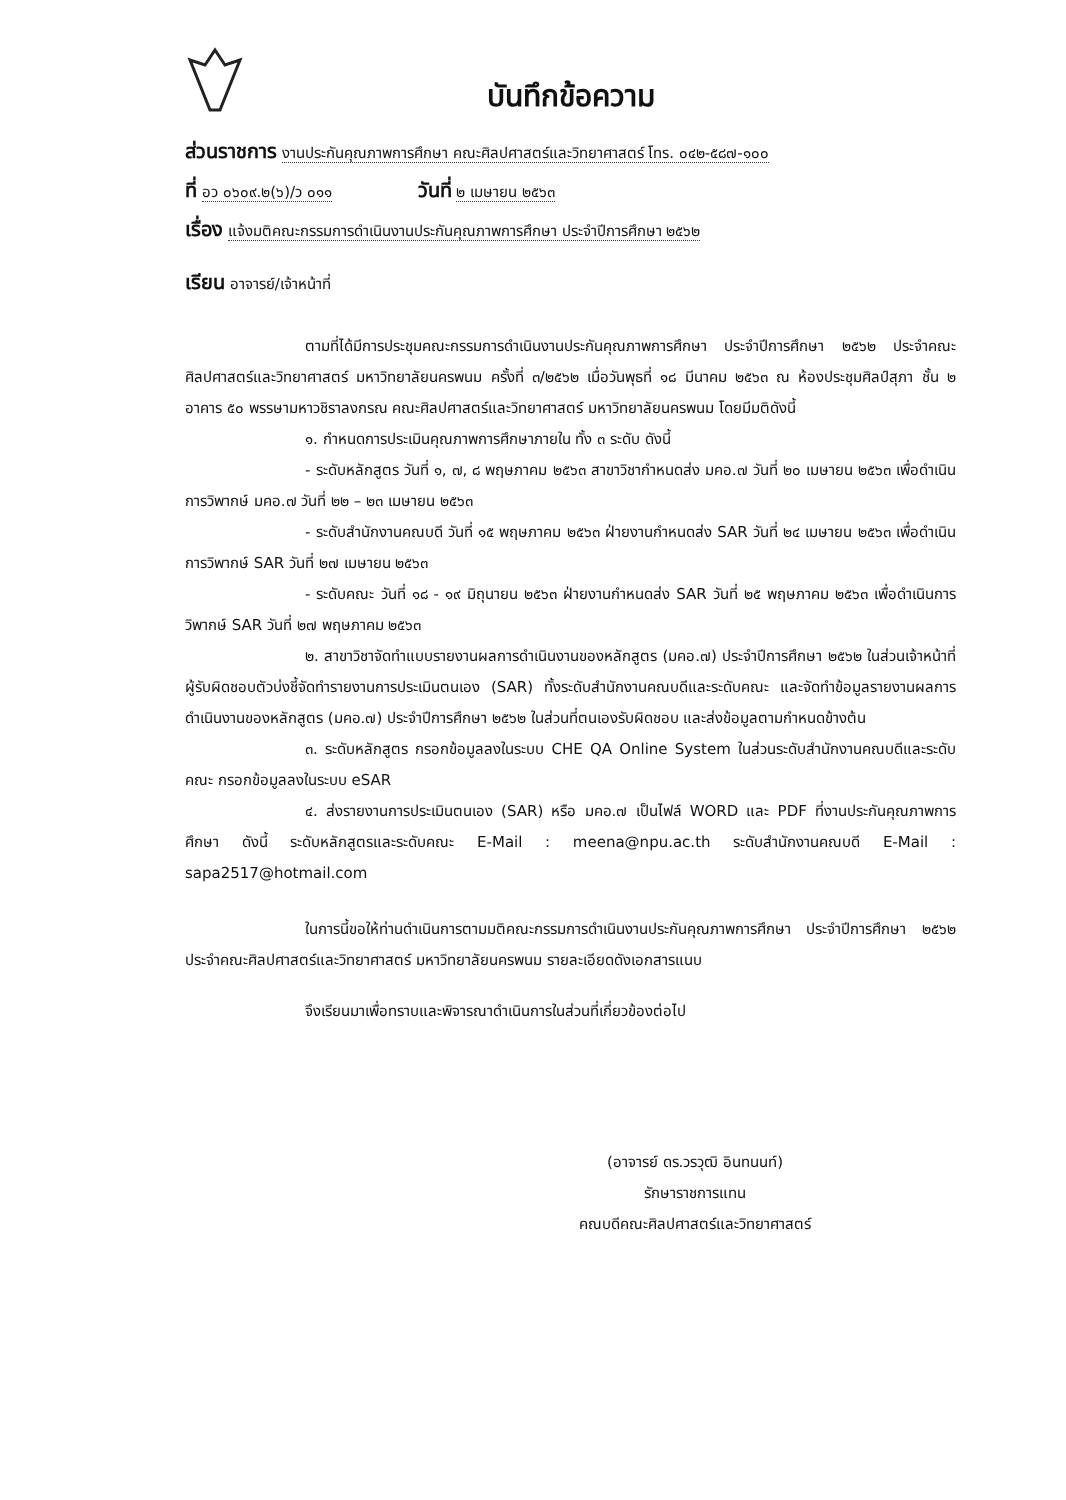บันทึกข้อความ
ส่วนราชการ งานประกันคุณภาพการศึกษา คณะศิลปศาสตร์และวิทยาศาสตร์ โทร. ๐๔๒-๕๘๗-๑๐๐
ที่ อว ๐๖๐๙.๒(๖)/ว ๐๑๑ วันที่ ๒ เมษายน ๒๕๖๓
เรื่อง แจ้งมติคณะกรรมการดำเนินงานประกันคุณภาพการศึกษา ประจำปีการศึกษา ๒๕๖๒
เรียน อาจารย์/เจ้าหน้าที่
ตามที่ได้มีการประชุมคณะกรรมการดำเนินงานประกันคุณภาพการศึกษา ประจำปีการศึกษา ๒๕๖๒ ประจำคณะศิลปศาสตร์และวิทยาศาสตร์ มหาวิทยาลัยนครพนม ครั้งที่ ๓/๒๕๖๒ เมื่อวันพุธที่ ๑๘ มีนาคม ๒๕๖๓ ณ ห้องประชุมศิลป์สุภา ชั้น ๒ อาคาร ๕๐ พรรษามหาวชิราลงกรณ คณะศิลปศาสตร์และวิทยาศาสตร์ มหาวิทยาลัยนครพนม โดยมีมติดังนี้
๑. กำหนดการประเมินคุณภาพการศึกษาภายใน ทั้ง ๓ ระดับ ดังนี้
- ระดับหลักสูตร วันที่ ๑, ๗, ๘ พฤษภาคม ๒๕๖๓ สาขาวิชากำหนดส่ง มคอ.๗ วันที่ ๒๐ เมษายน ๒๕๖๓ เพื่อดำเนินการวิพากษ์ มคอ.๗ วันที่ ๒๒ – ๒๓ เมษายน ๒๕๖๓
- ระดับสำนักงานคณบดี วันที่ ๑๕ พฤษภาคม ๒๕๖๓ ฝ่ายงานกำหนดส่ง SAR วันที่ ๒๔ เมษายน ๒๕๖๓ เพื่อดำเนินการวิพากษ์ SAR วันที่ ๒๗ เมษายน ๒๕๖๓
- ระดับคณะ วันที่ ๑๘ - ๑๙ มิถุนายน ๒๕๖๓ ฝ่ายงานกำหนดส่ง SAR วันที่ ๒๕ พฤษภาคม ๒๕๖๓ เพื่อดำเนินการวิพากษ์ SAR วันที่ ๒๗ พฤษภาคม ๒๕๖๓
๒. สาขาวิชาจัดทำแบบรายงานผลการดำเนินงานของหลักสูตร (มคอ.๗) ประจำปีการศึกษา ๒๕๖๒ ในส่วนเจ้าหน้าที่ผู้รับผิดชอบตัวบ่งชี้จัดทำรายงานการประเมินตนเอง (SAR) ทั้งระดับสำนักงานคณบดีและระดับคณะ และจัดทำข้อมูลรายงานผลการดำเนินงานของหลักสูตร (มคอ.๗) ประจำปีการศึกษา ๒๕๖๒ ในส่วนที่ตนเองรับผิดชอบ และส่งข้อมูลตามกำหนดข้างต้น
๓. ระดับหลักสูตร กรอกข้อมูลลงในระบบ CHE QA Online System ในส่วนระดับสำนักงานคณบดีและระดับคณะ กรอกข้อมูลลงในระบบ eSAR
๔. ส่งรายงานการประเมินตนเอง (SAR) หรือ มคอ.๗ เป็นไฟล์ WORD และ PDF ที่งานประกันคุณภาพการศึกษา ดังนี้ ระดับหลักสูตรและระดับคณะ E-Mail : meena@npu.ac.th ระดับสำนักงานคณบดี E-Mail : sapa2517@hotmail.com
ในการนี้ขอให้ท่านดำเนินการตามมติคณะกรรมการดำเนินงานประกันคุณภาพการศึกษา ประจำปีการศึกษา ๒๕๖๒ ประจำคณะศิลปศาสตร์และวิทยาศาสตร์ มหาวิทยาลัยนครพนม รายละเอียดดังเอกสารแนบ
จึงเรียนมาเพื่อทราบและพิจารณาดำเนินการในส่วนที่เกี่ยวข้องต่อไป
(อาจารย์ ดร.วรวุฒิ อินทนนท์)
รักษาราชการแทน
คณบดีคณะศิลปศาสตร์และวิทยาศาสตร์